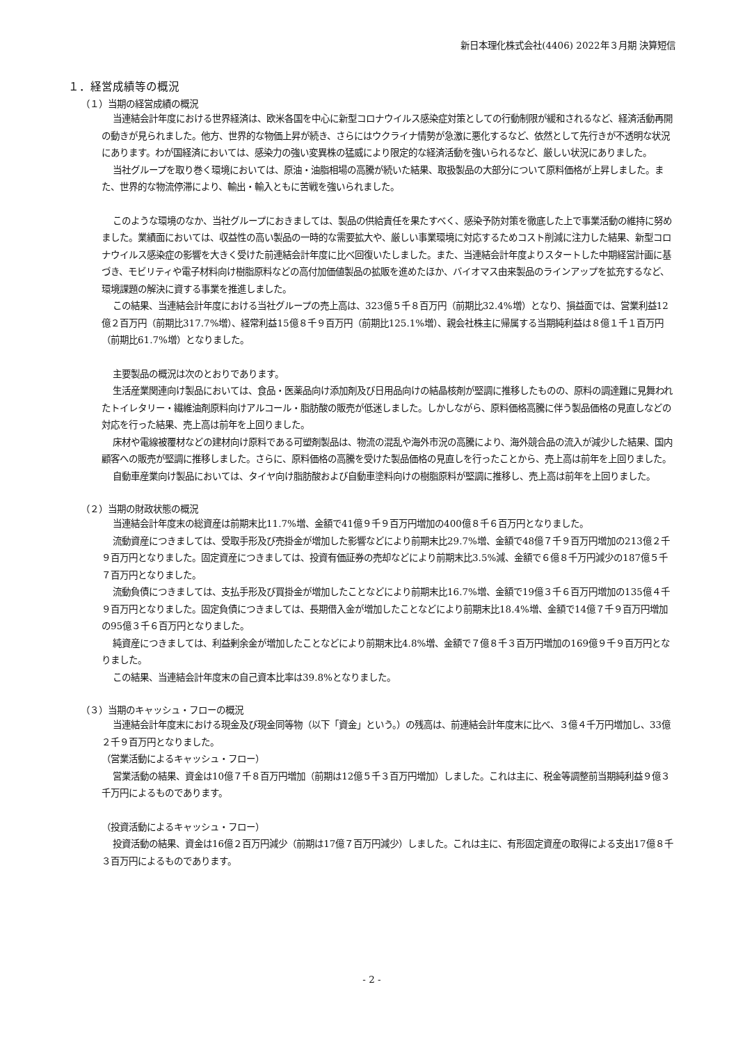新日本理化株式会社(4406) 2022年３月期 決算短信
１．経営成績等の概況
（１）当期の経営成績の概況
当連結会計年度における世界経済は、欧米各国を中心に新型コロナウイルス感染症対策としての行動制限が緩和されるなど、経済活動再開の動きが見られました。他方、世界的な物価上昇が続き、さらにはウクライナ情勢が急激に悪化するなど、依然として先行きが不透明な状況にあります。わが国経済においては、感染力の強い変異株の猛威により限定的な経済活動を強いられるなど、厳しい状況にありました。
当社グループを取り巻く環境においては、原油・油脂相場の高騰が続いた結果、取扱製品の大部分について原料価格が上昇しました。また、世界的な物流停滞により、輸出・輸入ともに苦戦を強いられました。
このような環境のなか、当社グループにおきましては、製品の供給責任を果たすべく、感染予防対策を徹底した上で事業活動の維持に努めました。業績面においては、収益性の高い製品の一時的な需要拡大や、厳しい事業環境に対応するためコスト削減に注力した結果、新型コロナウイルス感染症の影響を大きく受けた前連結会計年度に比べ回復いたしました。また、当連結会計年度よりスタートした中期経営計画に基づき、モビリティや電子材料向け樹脂原料などの高付加価値製品の拡販を進めたほか、バイオマス由来製品のラインアップを拡充するなど、環境課題の解決に資する事業を推進しました。
この結果、当連結会計年度における当社グループの売上高は、323億５千８百万円（前期比32.4%増）となり、損益面では、営業利益12億２百万円（前期比317.7%増）、経常利益15億８千９百万円（前期比125.1%増）、親会社株主に帰属する当期純利益は８億１千１百万円（前期比61.7%増）となりました。
主要製品の概況は次のとおりであります。
生活産業関連向け製品においては、食品・医薬品向け添加剤及び日用品向けの結晶核剤が堅調に推移したものの、原料の調達難に見舞われたトイレタリー・繊維油剤原料向けアルコール・脂肪酸の販売が低迷しました。しかしながら、原料価格高騰に伴う製品価格の見直しなどの対応を行った結果、売上高は前年を上回りました。
床材や電線被覆材などの建材向け原料である可塑剤製品は、物流の混乱や海外市況の高騰により、海外競合品の流入が減少した結果、国内顧客への販売が堅調に推移しました。さらに、原料価格の高騰を受けた製品価格の見直しを行ったことから、売上高は前年を上回りました。
自動車産業向け製品においては、タイヤ向け脂肪酸および自動車塗料向けの樹脂原料が堅調に推移し、売上高は前年を上回りました。
（２）当期の財政状態の概況
当連結会計年度末の総資産は前期末比11.7%増、金額で41億９千９百万円増加の400億８千６百万円となりました。
流動資産につきましては、受取手形及び売掛金が増加した影響などにより前期末比29.7%増、金額で48億７千９百万円増加の213億２千９百万円となりました。固定資産につきましては、投資有価証券の売却などにより前期末比3.5%減、金額で６億８千万円減少の187億５千７百万円となりました。
流動負債につきましては、支払手形及び買掛金が増加したことなどにより前期末比16.7%増、金額で19億３千６百万円増加の135億４千９百万円となりました。固定負債につきましては、長期借入金が増加したことなどにより前期末比18.4%増、金額で14億７千９百万円増加の95億３千６百万円となりました。
純資産につきましては、利益剰余金が増加したことなどにより前期末比4.8%増、金額で７億８千３百万円増加の169億９千９百万円となりました。
この結果、当連結会計年度末の自己資本比率は39.8%となりました。
（３）当期のキャッシュ・フローの概況
当連結会計年度末における現金及び現金同等物（以下「資金」という。）の残高は、前連結会計年度末に比べ、３億４千万円増加し、33億２千９百万円となりました。
（営業活動によるキャッシュ・フロー）
営業活動の結果、資金は10億７千８百万円増加（前期は12億５千３百万円増加）しました。これは主に、税金等調整前当期純利益９億３千万円によるものであります。
（投資活動によるキャッシュ・フロー）
投資活動の結果、資金は16億２百万円減少（前期は17億７百万円減少）しました。これは主に、有形固定資産の取得による支出17億８千３百万円によるものであります。
- 2 -